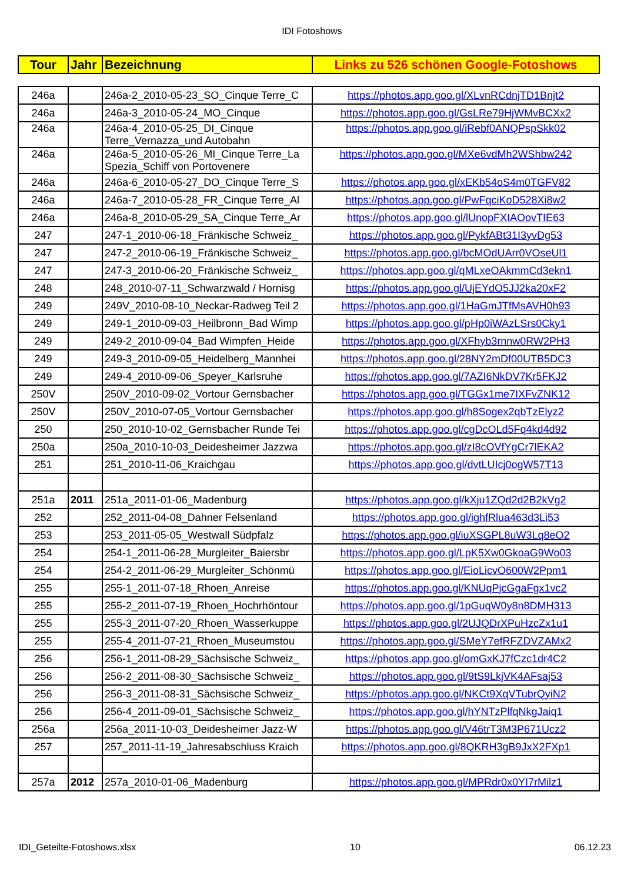IDI Fotoshows
| Tour | Jahr | Bezeichnung | Links zu 526 schönen Google-Fotoshows |
| --- | --- | --- | --- |
| 246a | | 246a-2_2010-05-23_SO_Cinque Terre_C | https://photos.app.goo.gl/XLvnRCdnjTD1Bnjt2 |
| 246a | | 246a-3_2010-05-24_MO_Cinque | https://photos.app.goo.gl/GsLRe79HjWMvBCXx2 |
| 246a | | 246a-4_2010-05-25_DI_Cinque Terre_Vernazza_und Autobahn | https://photos.app.goo.gl/iRebf0ANQPspSkk02 |
| 246a | | 246a-5_2010-05-26_MI_Cinque Terre_La Spezia_Schiff von Portovenere | https://photos.app.goo.gl/MXe6vdMh2WShbw242 |
| 246a | | 246a-6_2010-05-27_DO_Cinque Terre_S | https://photos.app.goo.gl/xEKb54oS4m0TGFV82 |
| 246a | | 246a-7_2010-05-28_FR_Cinque Terre_Al | https://photos.app.goo.gl/PwFqciKoD528Xi8w2 |
| 246a | | 246a-8_2010-05-29_SA_Cinque Terre_Ar | https://photos.app.goo.gl/lUnopFXIAOovTIE63 |
| 247 | | 247-1_2010-06-18_Fränkische Schweiz_ | https://photos.app.goo.gl/PykfABt31I3yvDg53 |
| 247 | | 247-2_2010-06-19_Fränkische Schweiz_ | https://photos.app.goo.gl/bcMOdUArr0VOseUl1 |
| 247 | | 247-3_2010-06-20_Fränkische Schweiz_ | https://photos.app.goo.gl/qMLxeOAkmmCd3ekn1 |
| 248 | | 248_2010-07-11_Schwarzwald / Hornisg | https://photos.app.goo.gl/UjEYdO5JJ2ka20xF2 |
| 249 | | 249V_2010-08-10_Neckar-Radweg Teil 2 | https://photos.app.goo.gl/1HaGmJTfMsAVH0h93 |
| 249 | | 249-1_2010-09-03_Heilbronn_Bad Wimp | https://photos.app.goo.gl/pHp0iWAzLSrs0Cky1 |
| 249 | | 249-2_2010-09-04_Bad Wimpfen_Heide | https://photos.app.goo.gl/XFhyb3rnnw0RW2PH3 |
| 249 | | 249-3_2010-09-05_Heidelberg_Mannhei | https://photos.app.goo.gl/28NY2mDf00UTB5DC3 |
| 249 | | 249-4_2010-09-06_Speyer_Karlsruhe | https://photos.app.goo.gl/7AZI6NkDV7Kr5FKJ2 |
| 250V | | 250V_2010-09-02_Vortour Gernsbacher | https://photos.app.goo.gl/TGGx1me7IXFvZNK12 |
| 250V | | 250V_2010-07-05_Vortour Gernsbacher | https://photos.app.goo.gl/h8Sogex2qbTzElyz2 |
| 250 | | 250_2010-10-02_Gernsbacher Runde Tei | https://photos.app.goo.gl/cgDcOLd5Fq4kd4d92 |
| 250a | | 250a_2010-10-03_Deidesheimer Jazzwa | https://photos.app.goo.gl/zI8cOVfYgCr7lEKA2 |
| 251 | | 251_2010-11-06_Kraichgau | https://photos.app.goo.gl/dvtLUIcj0ogW57T13 |
| 251a | 2011 | 251a_2011-01-06_Madenburg | https://photos.app.goo.gl/kXju1ZQd2d2B2kVg2 |
| 252 | | 252_2011-04-08_Dahner Felsenland | https://photos.app.goo.gl/ighfRlua463d3Li53 |
| 253 | | 253_2011-05-05_Westwall Südpfalz | https://photos.app.goo.gl/iuXSGPL8uW3Lq8eO2 |
| 254 | | 254-1_2011-06-28_Murgleiter_Baiersbr | https://photos.app.goo.gl/LpK5Xw0GkoaG9Wo03 |
| 254 | | 254-2_2011-06-29_Murgleiter_Schönmü | https://photos.app.goo.gl/EioLicvO600W2Ppm1 |
| 255 | | 255-1_2011-07-18_Rhoen_Anreise | https://photos.app.goo.gl/KNUqPjcGgaFgx1vc2 |
| 255 | | 255-2_2011-07-19_Rhoen_Hochrhöntour | https://photos.app.goo.gl/1pGuqW0y8n8DMH313 |
| 255 | | 255-3_2011-07-20_Rhoen_Wasserkuppe | https://photos.app.goo.gl/2UJQDrXPuHzcZx1u1 |
| 255 | | 255-4_2011-07-21_Rhoen_Museumstou | https://photos.app.goo.gl/SMeY7efRFZDVZAMx2 |
| 256 | | 256-1_2011-08-29_Sächsische Schweiz_ | https://photos.app.goo.gl/omGxKJ7fCzc1dr4C2 |
| 256 | | 256-2_2011-08-30_Sächsische Schweiz_ | https://photos.app.goo.gl/9tS9LkjVK4AFsaj53 |
| 256 | | 256-3_2011-08-31_Sächsische Schweiz_ | https://photos.app.goo.gl/NKCt9XqVTubrQyiN2 |
| 256 | | 256-4_2011-09-01_Sächsische Schweiz_ | https://photos.app.goo.gl/hYNTzPlfqNkgJaiq1 |
| 256a | | 256a_2011-10-03_Deidesheimer Jazz-W | https://photos.app.goo.gl/V46trT3M3P671Ucz2 |
| 257 | | 257_2011-11-19_Jahresabschluss Kraich | https://photos.app.goo.gl/8QKRH3gB9JxX2FXp1 |
| 257a | 2012 | 257a_2010-01-06_Madenburg | https://photos.app.goo.gl/MPRdr0x0YI7rMilz1 |
IDI_Geteilte-Fotoshows.xlsx 10 06.12.23